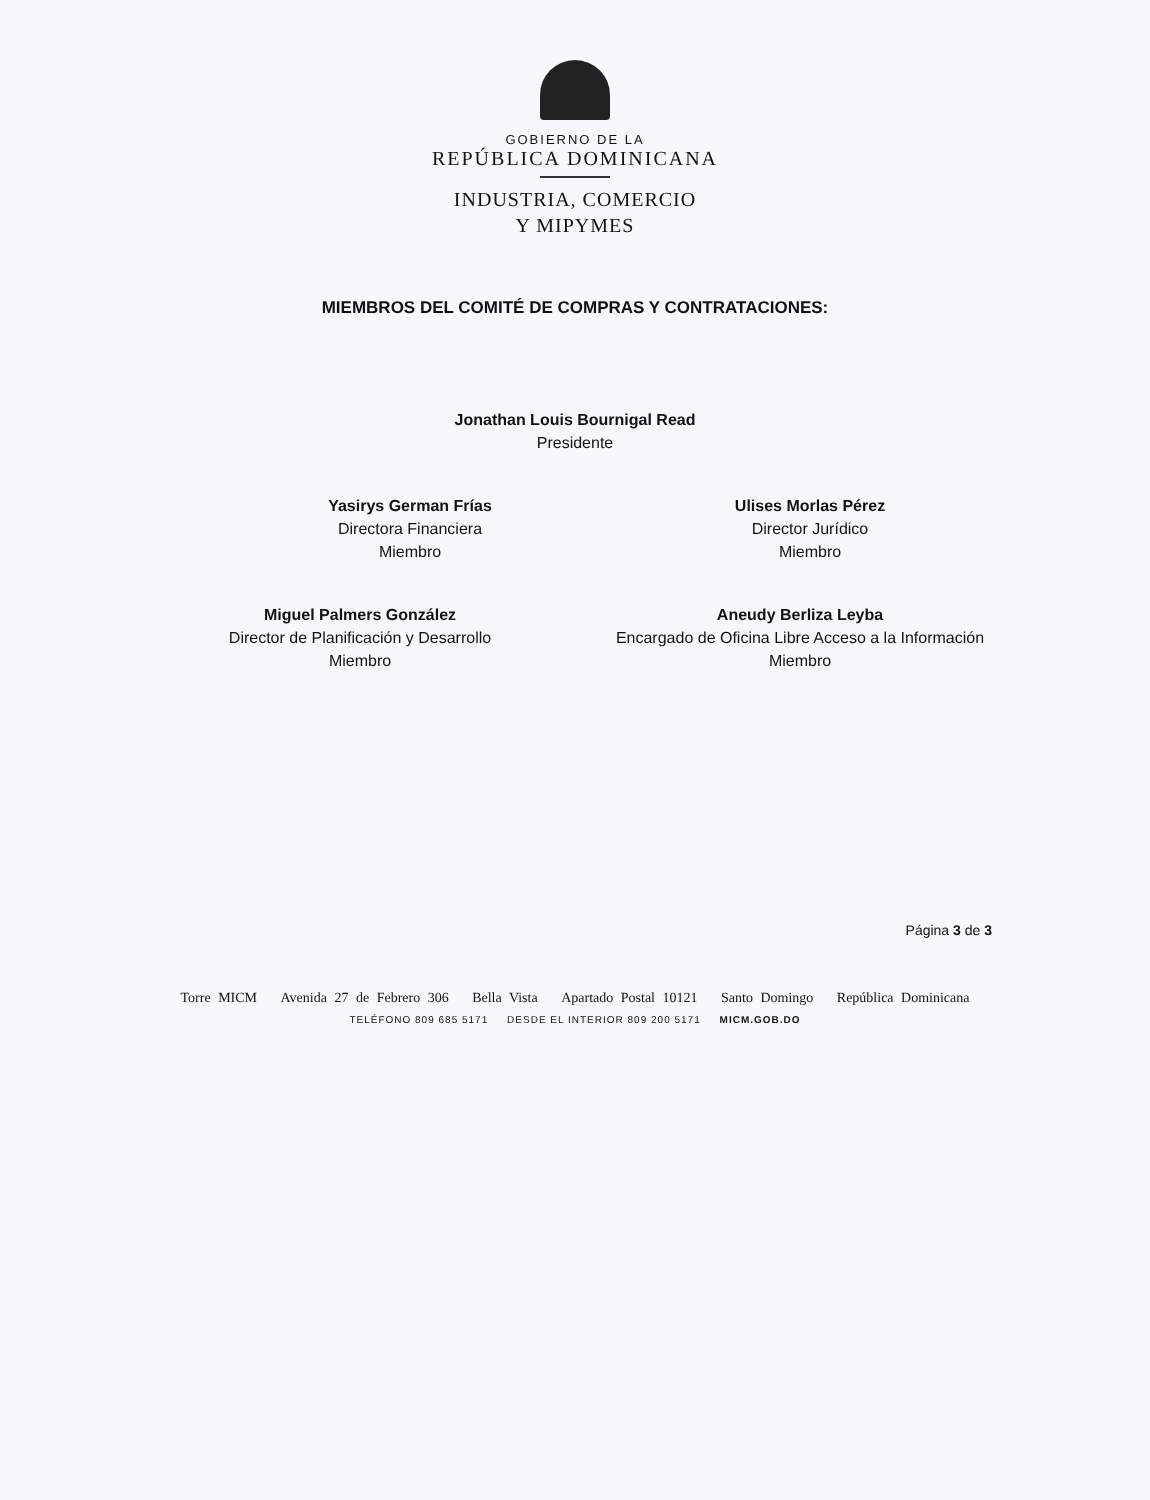GOBIERNO DE LA
REPÚBLICA DOMINICANA
INDUSTRIA, COMERCIO
Y MIPYMES
MIEMBROS DEL COMITÉ DE COMPRAS Y CONTRATACIONES:
Jonathan Louis Bournigal Read
Presidente
Yasirys German Frías
Directora Financiera
Miembro
Ulises Morlas Pérez
Director Jurídico
Miembro
Miguel Palmers González
Director de Planificación y Desarrollo
Miembro
Aneudy Berliza Leyba
Encargado de Oficina Libre Acceso a la Información
Miembro
Página 3 de 3
Torre MICM Avenida 27 de Febrero 306 Bella Vista Apartado Postal 10121 Santo Domingo República Dominicana
TELÉFONO 809 685 5171 DESDE EL INTERIOR 809 200 5171 MICM.GOB.DO